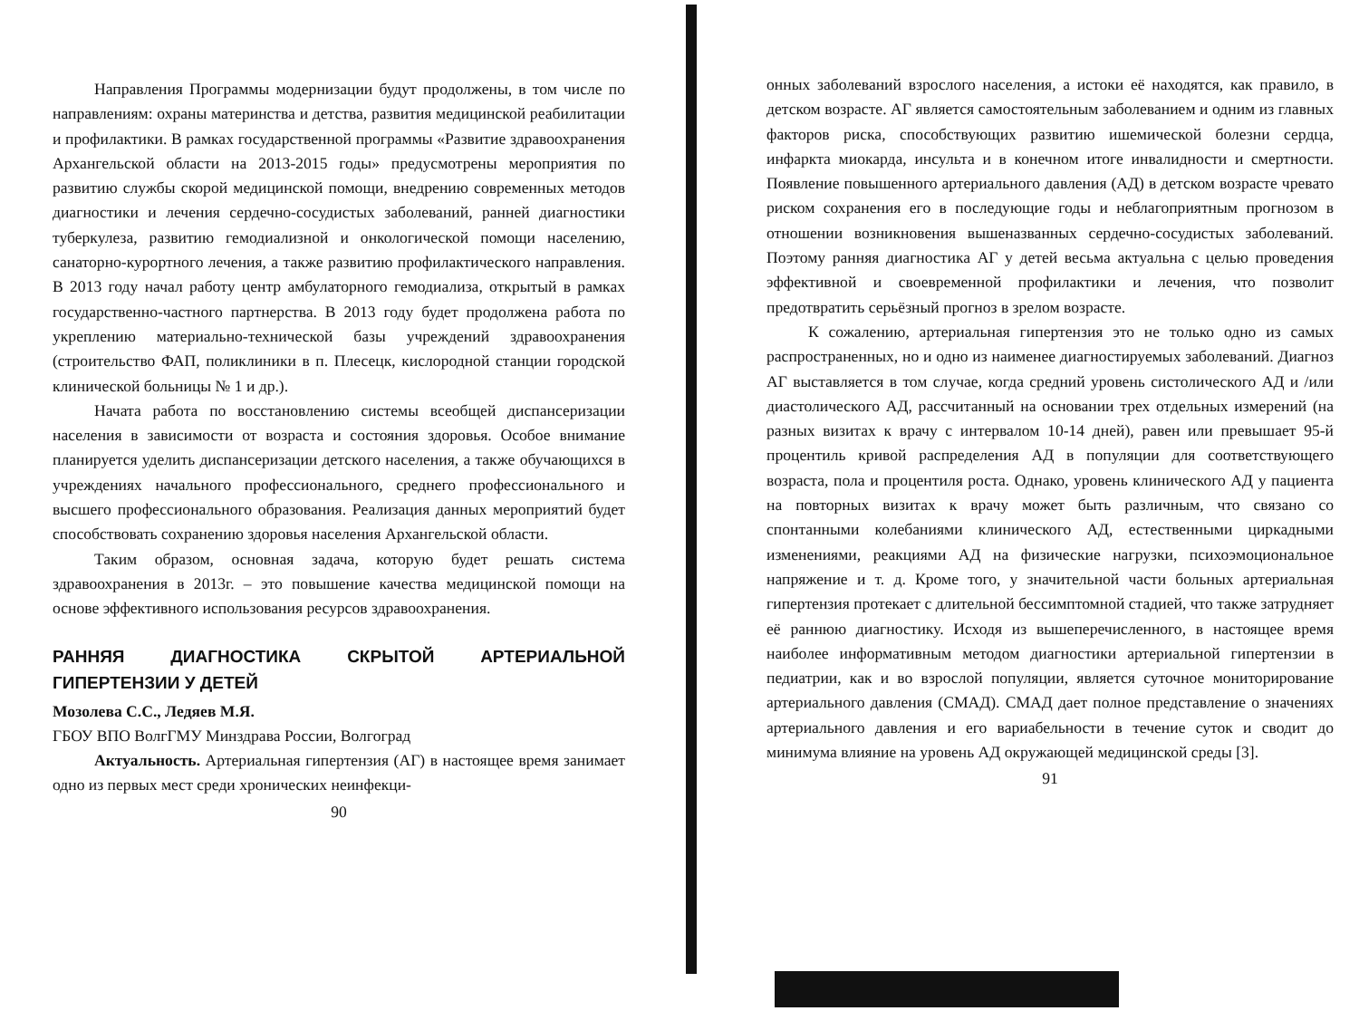Направления Программы модернизации будут продолжены, в том числе по направлениям: охраны материнства и детства, развития медицинской реабилитации и профилактики. В рамках государственной программы «Развитие здравоохранения Архангельской области на 2013-2015 годы» предусмотрены мероприятия по развитию службы скорой медицинской помощи, внедрению современных методов диагностики и лечения сердечно-сосудистых заболеваний, ранней диагностики туберкулеза, развитию гемодиализной и онкологической помощи населению, санаторно-курортного лечения, а также развитию профилактического направления. В 2013 году начал работу центр амбулаторного гемодиализа, открытый в рамках государственно-частного партнерства. В 2013 году будет продолжена работа по укреплению материально-технической базы учреждений здравоохранения (строительство ФАП, поликлиники в п. Плесецк, кислородной станции городской клинической больницы № 1 и др.).
Начата работа по восстановлению системы всеобщей диспансеризации населения в зависимости от возраста и состояния здоровья. Особое внимание планируется уделить диспансеризации детского населения, а также обучающихся в учреждениях начального профессионального, среднего профессионального и высшего профессионального образования. Реализация данных мероприятий будет способствовать сохранению здоровья населения Архангельской области.
Таким образом, основная задача, которую будет решать система здравоохранения в 2013г. – это повышение качества медицинской помощи на основе эффективного использования ресурсов здравоохранения.
РАННЯЯ ДИАГНОСТИКА СКРЫТОЙ АРТЕРИАЛЬНОЙ ГИПЕРТЕНЗИИ У ДЕТЕЙ
Мозолева С.С., Ледяев М.Я.
ГБОУ ВПО ВолгГМУ Минздрава России, Волгоград
Актуальность. Артериальная гипертензия (АГ) в настоящее время занимает одно из первых мест среди хронических неинфекци-
90
онных заболеваний взрослого населения, а истоки её находятся, как правило, в детском возрасте. АГ является самостоятельным заболеванием и одним из главных факторов риска, способствующих развитию ишемической болезни сердца, инфаркта миокарда, инсульта и в конечном итоге инвалидности и смертности. Появление повышенного артериального давления (АД) в детском возрасте чревато риском сохранения его в последующие годы и неблагоприятным прогнозом в отношении возникновения вышеназванных сердечно-сосудистых заболеваний. Поэтому ранняя диагностика АГ у детей весьма актуальна с целью проведения эффективной и своевременной профилактики и лечения, что позволит предотвратить серьёзный прогноз в зрелом возрасте.
К сожалению, артериальная гипертензия это не только одно из самых распространенных, но и одно из наименее диагностируемых заболеваний. Диагноз АГ выставляется в том случае, когда средний уровень систолического АД и /или диастолического АД, рассчитанный на основании трех отдельных измерений (на разных визитах к врачу с интервалом 10-14 дней), равен или превышает 95-й процентиль кривой распределения АД в популяции для соответствующего возраста, пола и процентиля роста. Однако, уровень клинического АД у пациента на повторных визитах к врачу может быть различным, что связано со спонтанными колебаниями клинического АД, естественными циркадными изменениями, реакциями АД на физические нагрузки, психоэмоциональное напряжение и т. д. Кроме того, у значительной части больных артериальная гипертензия протекает с длительной бессимптомной стадией, что также затрудняет её раннюю диагностику. Исходя из вышеперечисленного, в настоящее время наиболее информативным методом диагностики артериальной гипертензии в педиатрии, как и во взрослой популяции, является суточное мониторирование артериального давления (СМАД). СМАД дает полное представление о значениях артериального давления и его вариабельности в течение суток и сводит до минимума влияние на уровень АД окружающей медицинской среды [3].
91